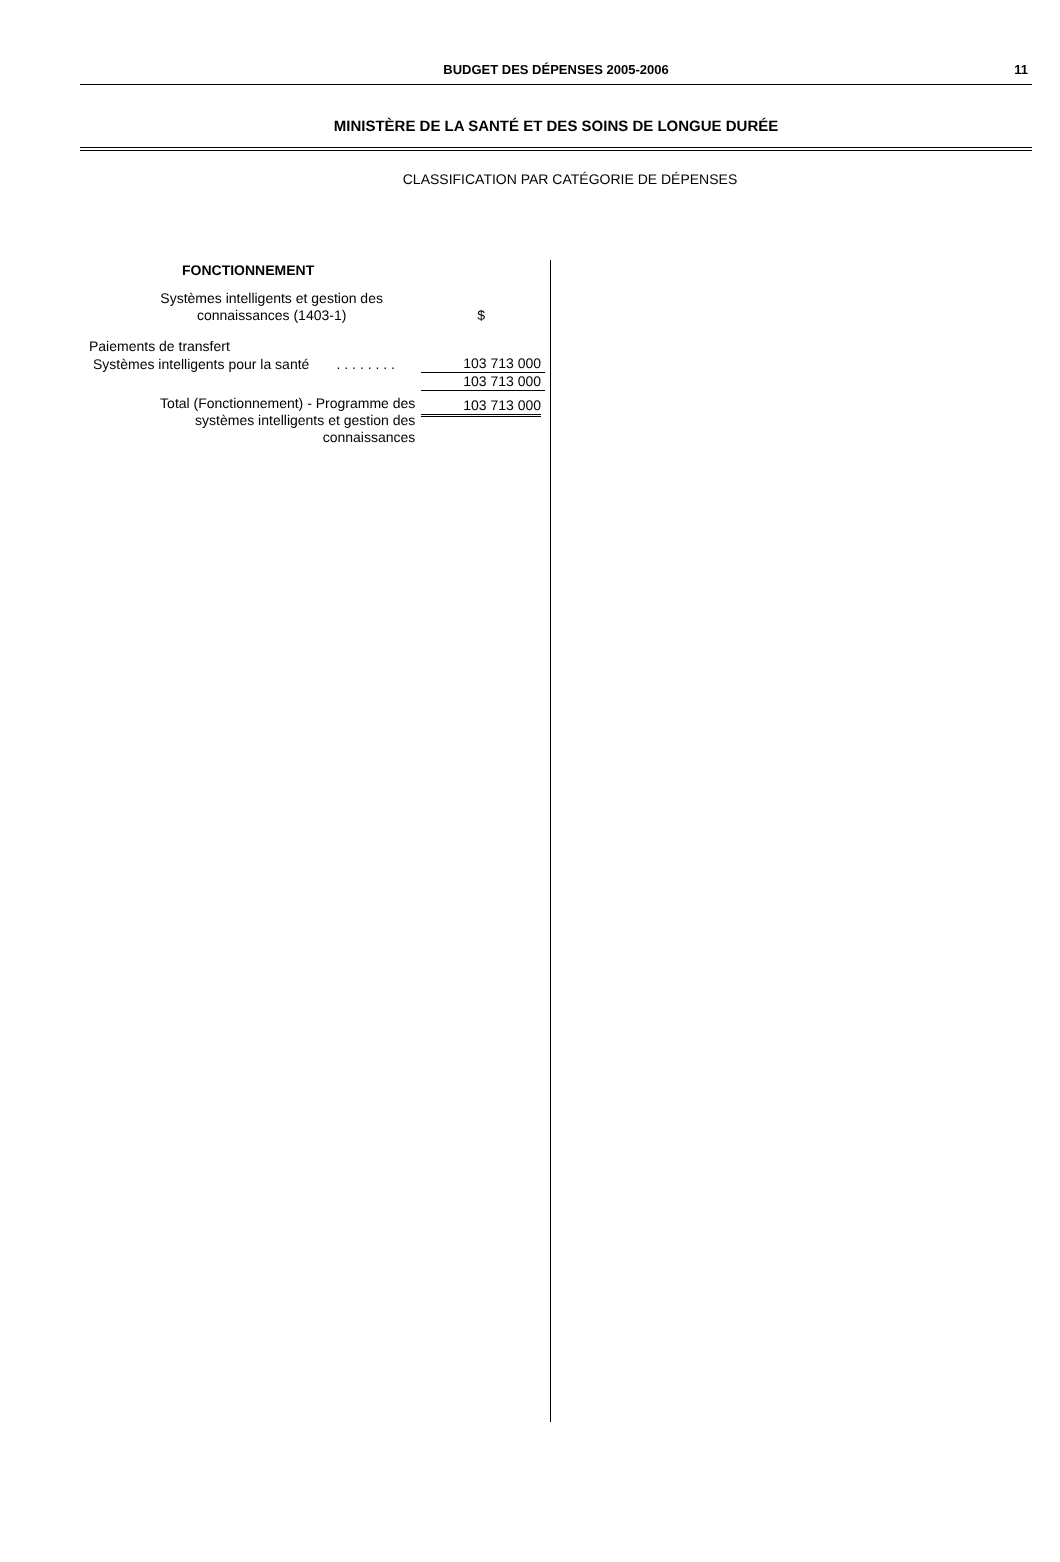BUDGET DES DÉPENSES 2005-2006
11
MINISTÈRE DE LA SANTÉ ET DES SOINS DE LONGUE DURÉE
CLASSIFICATION PAR CATÉGORIE DE DÉPENSES
| FONCTIONNEMENT | |
| --- | --- |
| Systèmes intelligents et gestion des connaissances (1403-1) | $ |
| Paiements de transfert | |
| Systèmes intelligents pour la santé . . . . . . . . | 103 713 000 |
| | 103 713 000 |
| Total (Fonctionnement) - Programme des systèmes intelligents et gestion des connaissances | 103 713 000 |